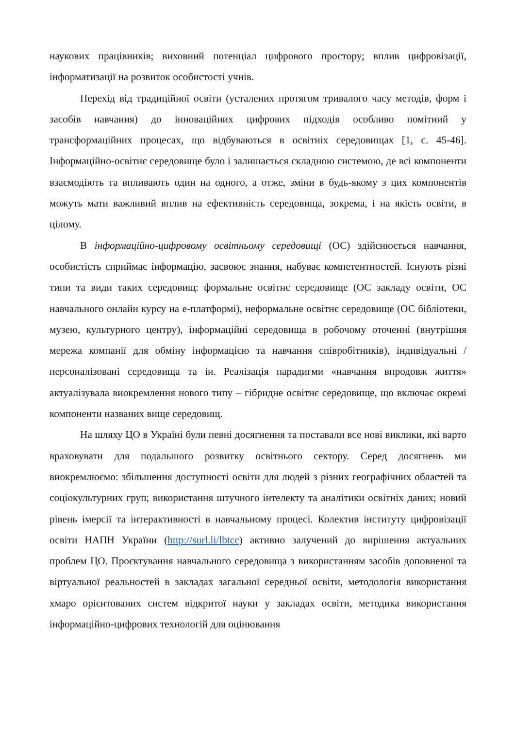наукових працівників; виховний потенціал цифрового простору; вплив цифровізації, інформатизації на розвиток особистості учнів.
Перехід від традиційної освіти (усталених протягом тривалого часу методів, форм і засобів навчання) до інноваційних цифрових підходів особливо помітний у трансформаційних процесах, що відбуваються в освітніх середовищах [1, с. 45-46]. Інформаційно-освітнє середовище було і залишається складною системою, де всі компоненти взаємодіють та впливають один на одного, а отже, зміни в будь-якому з цих компонентів можуть мати важливий вплив на ефективність середовища, зокрема, і на якість освіти, в цілому.
В інформаційно-цифровому освітньому середовищі (ОС) здійснюється навчання, особистість сприймає інформацію, засвоює знання, набуває компетентностей. Існують різні типи та види таких середовищ: формальне освітнє середовище (ОС закладу освіти, ОС навчального онлайн курсу на е-платформі), неформальне освітнє середовище (ОС бібліотеки, музею, культурного центру), інформаційні середовища в робочому оточенні (внутрішня мережа компанії для обміну інформацією та навчання співробітників), індивідуальні / персоналізовані середовища та ін. Реалізація парадигми «навчання впродовж життя» актуалізувала виокремлення нового типу – гібридне освітнє середовище, що включає окремі компоненти названих вище середовищ.
На шляху ЦО в Україні були певні досягнення та поставали все нові виклики, які варто враховувати для подальшого розвитку освітнього сектору. Серед досягнень ми виокремлюємо: збільшення доступності освіти для людей з різних географічних областей та соціокультурних груп; використання штучного інтелекту та аналітики освітніх даних; новий рівень імерсії та інтерактивності в навчальному процесі. Колектив інституту цифровізації освіти НАПН України (http://surl.li/lbtcc) активно залучений до вирішення актуальних проблем ЦО. Проєктування навчального середовища з використанням засобів доповненої та віртуальної реальностей в закладах загальної середньої освіти, методологія використання хмаро орієнтованих систем відкритої науки у закладах освіти, методика використання інформаційно-цифрових технологій для оцінювання